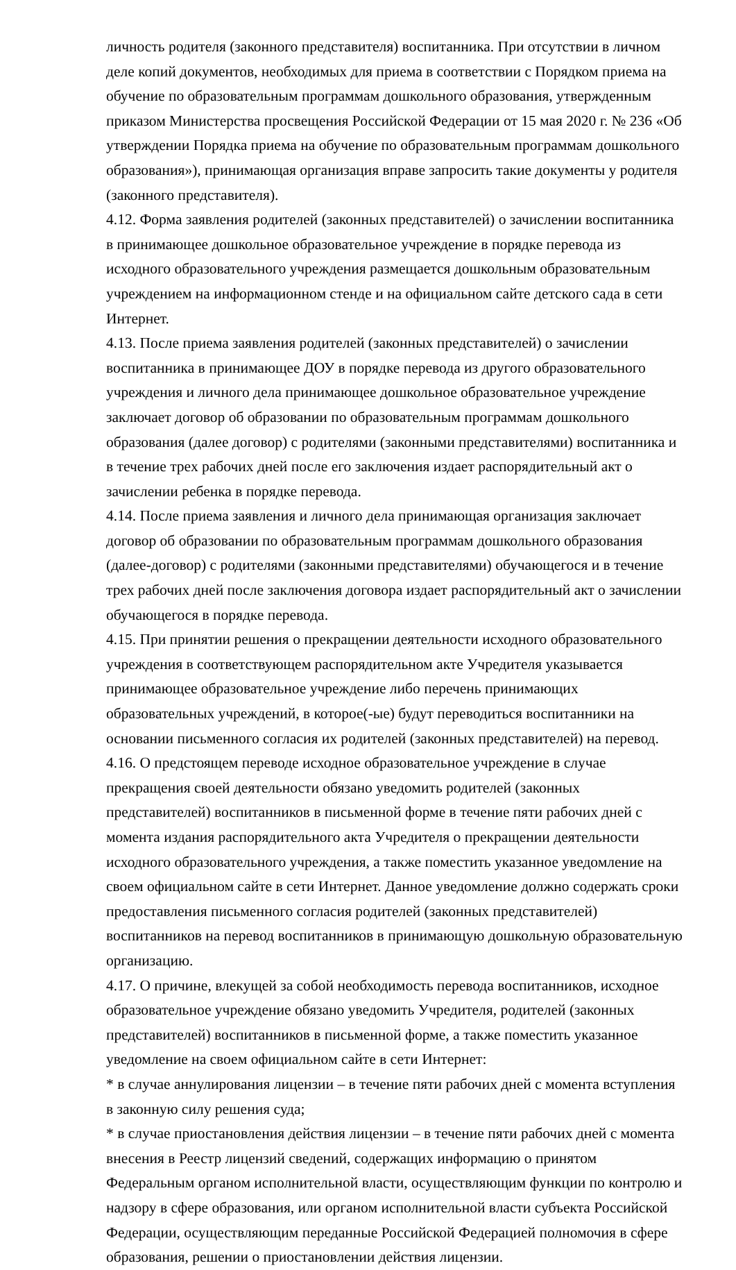личность родителя (законного представителя) воспитанника. При отсутствии в личном деле копий документов, необходимых для приема в соответствии с Порядком приема на обучение по образовательным программам дошкольного образования, утвержденным приказом Министерства просвещения Российской Федерации от 15 мая 2020 г. № 236 «Об утверждении Порядка приема на обучение по образовательным программам дошкольного образования»), принимающая организация вправе запросить такие документы у родителя (законного представителя).
4.12. Форма заявления родителей (законных представителей) о зачислении воспитанника в принимающее дошкольное образовательное учреждение в порядке перевода из исходного образовательного учреждения размещается дошкольным образовательным учреждением на информационном стенде и на официальном сайте детского сада в сети Интернет.
4.13. После приема заявления родителей (законных представителей) о зачислении воспитанника в принимающее ДОУ в порядке перевода из другого образовательного учреждения и личного дела принимающее дошкольное образовательное учреждение заключает договор об образовании по образовательным программам дошкольного образования (далее договор) с родителями (законными представителями) воспитанника и в течение трех рабочих дней после его заключения издает распорядительный акт о зачислении ребенка в порядке перевода.
4.14. После приема заявления и личного дела принимающая организация заключает договор об образовании по образовательным программам дошкольного образования (далее-договор) с родителями (законными представителями) обучающегося и в течение трех рабочих дней после заключения договора издает распорядительный акт о зачислении обучающегося в порядке перевода.
4.15. При принятии решения о прекращении деятельности исходного образовательного учреждения в соответствующем распорядительном акте Учредителя указывается принимающее образовательное учреждение либо перечень принимающих образовательных учреждений, в которое(-ые) будут переводиться воспитанники на основании письменного согласия их родителей (законных представителей) на перевод.
4.16. О предстоящем переводе исходное образовательное учреждение в случае прекращения своей деятельности обязано уведомить родителей (законных представителей) воспитанников в письменной форме в течение пяти рабочих дней с момента издания распорядительного акта Учредителя о прекращении деятельности исходного образовательного учреждения, а также поместить указанное уведомление на своем официальном сайте в сети Интернет. Данное уведомление должно содержать сроки предоставления письменного согласия родителей (законных представителей) воспитанников на перевод воспитанников в принимающую дошкольную образовательную организацию.
4.17. О причине, влекущей за собой необходимость перевода воспитанников, исходное образовательное учреждение обязано уведомить Учредителя, родителей (законных представителей) воспитанников в письменной форме, а также поместить указанное уведомление на своем официальном сайте в сети Интернет:
* в случае аннулирования лицензии – в течение пяти рабочих дней с момента вступления в законную силу решения суда;
* в случае приостановления действия лицензии – в течение пяти рабочих дней с момента внесения в Реестр лицензий сведений, содержащих информацию о принятом Федеральным органом исполнительной власти, осуществляющим функции по контролю и надзору в сфере образования, или органом исполнительной власти субъекта Российской Федерации, осуществляющим переданные Российской Федерацией полномочия в сфере образования, решении о приостановлении действия лицензии.